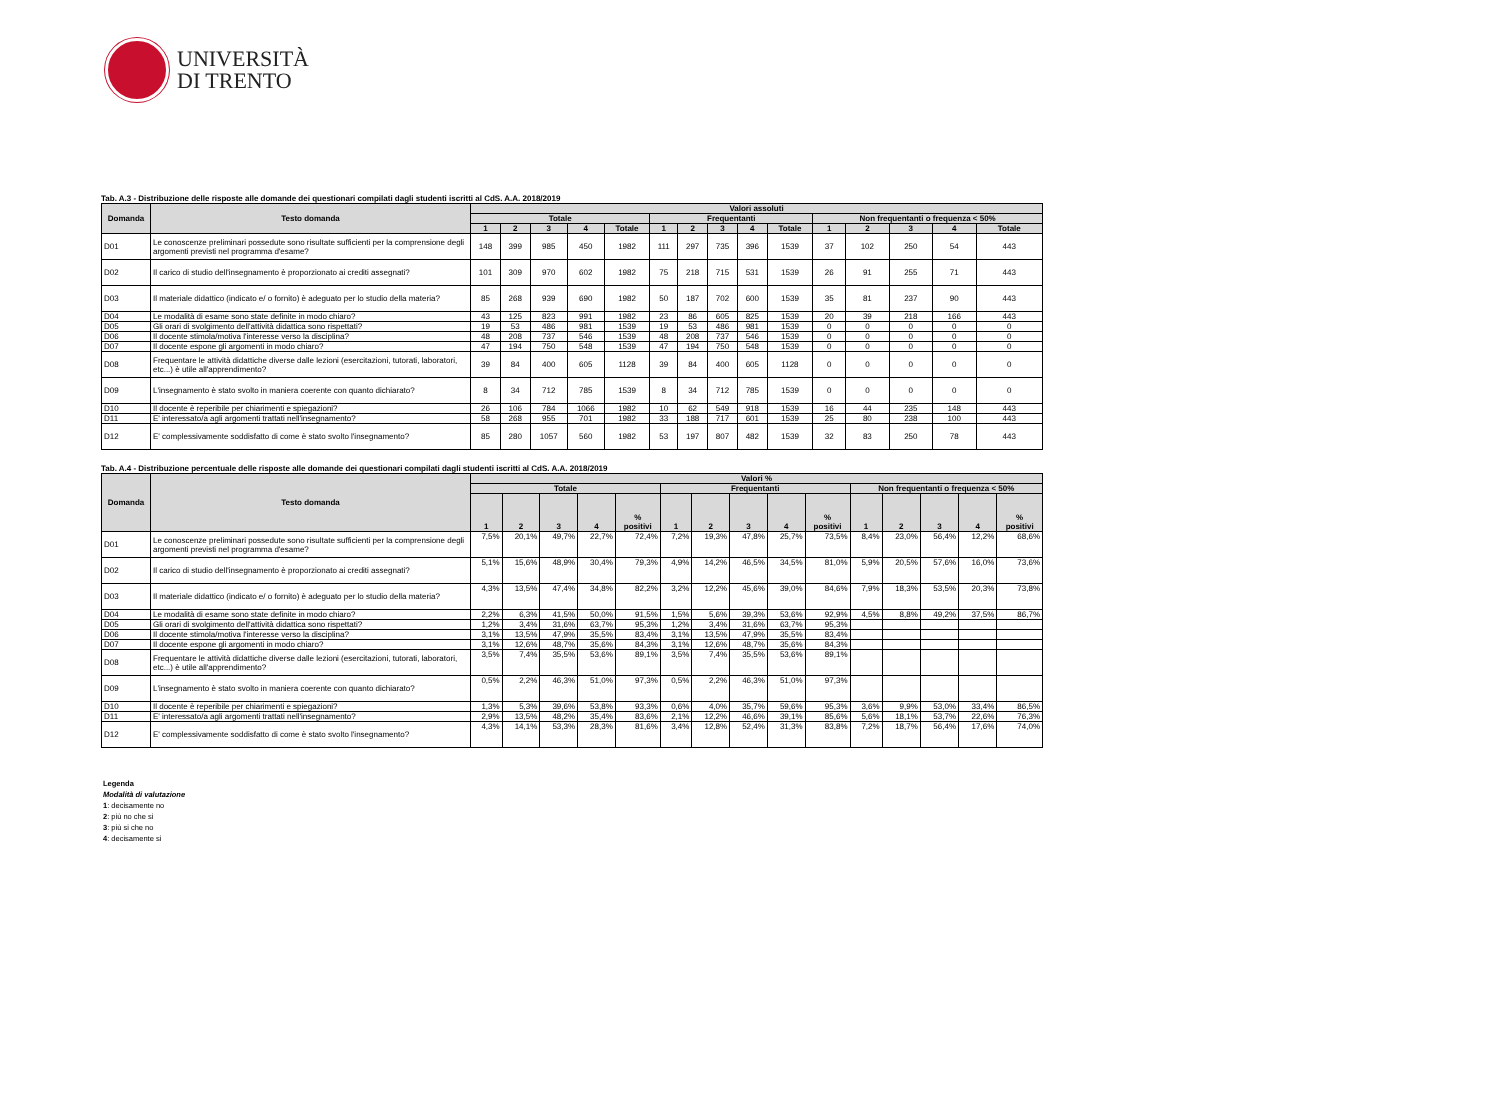UNIVERSITÀ
DI TRENTO
Tab. A.3 - Distribuzione delle risposte alle domande dei questionari compilati dagli studenti iscritti al CdS. A.A. 2018/2019
| Domanda | Testo domanda | Valori assoluti | | | | | | | | | | | | | | |
| --- | --- | --- | --- | --- | --- | --- | --- | --- | --- | --- | --- | --- | --- | --- | --- | --- |
| | | Totale | | | | | Frequentanti | | | | | Non frequentanti o frequenza < 50% | | | | |
| | | 1 | 2 | 3 | 4 | Totale | 1 | 2 | 3 | 4 | Totale | 1 | 2 | 3 | 4 | Totale |
| D01 | Le conoscenze preliminari possedute sono risultate sufficienti per la comprensione degli argomenti previsti nel programma d'esame? | 148 | 399 | 985 | 450 | 1982 | 111 | 297 | 735 | 396 | 1539 | 37 | 102 | 250 | 54 | 443 |
| D02 | Il carico di studio dell'insegnamento è proporzionato ai crediti assegnati? | 101 | 309 | 970 | 602 | 1982 | 75 | 218 | 715 | 531 | 1539 | 26 | 91 | 255 | 71 | 443 |
| D03 | Il materiale didattico (indicato e/ o fornito) è adeguato per lo studio della materia? | 85 | 268 | 939 | 690 | 1982 | 50 | 187 | 702 | 600 | 1539 | 35 | 81 | 237 | 90 | 443 |
| D04 | Le modalità di esame sono state definite in modo chiaro? | 43 | 125 | 823 | 991 | 1982 | 23 | 86 | 605 | 825 | 1539 | 20 | 39 | 218 | 166 | 443 |
| D05 | Gli orari di svolgimento dell'attività didattica sono rispettati? | 19 | 53 | 486 | 981 | 1539 | 19 | 53 | 486 | 981 | 1539 | 0 | 0 | 0 | 0 | 0 |
| D06 | Il docente stimola/motiva l'interesse verso la disciplina? | 48 | 208 | 737 | 546 | 1539 | 48 | 208 | 737 | 546 | 1539 | 0 | 0 | 0 | 0 | 0 |
| D07 | Il docente espone gli argomenti in modo chiaro? | 47 | 194 | 750 | 548 | 1539 | 47 | 194 | 750 | 548 | 1539 | 0 | 0 | 0 | 0 | 0 |
| D08 | Frequentare le attività didattiche diverse dalle lezioni (esercitazioni, tutorati, laboratori, etc...) è utile all'apprendimento? | 39 | 84 | 400 | 605 | 1128 | 39 | 84 | 400 | 605 | 1128 | 0 | 0 | 0 | 0 | 0 |
| D09 | L'insegnamento è stato svolto in maniera coerente con quanto dichiarato? | 8 | 34 | 712 | 785 | 1539 | 8 | 34 | 712 | 785 | 1539 | 0 | 0 | 0 | 0 | 0 |
| D10 | Il docente è reperibile per chiarimenti e spiegazioni? | 26 | 106 | 784 | 1066 | 1982 | 10 | 62 | 549 | 918 | 1539 | 16 | 44 | 235 | 148 | 443 |
| D11 | E' interessato/a agli argomenti trattati nell'insegnamento? | 58 | 268 | 955 | 701 | 1982 | 33 | 188 | 717 | 601 | 1539 | 25 | 80 | 238 | 100 | 443 |
| D12 | E' complessivamente soddisfatto di come è stato svolto l'insegnamento? | 85 | 280 | 1057 | 560 | 1982 | 53 | 197 | 807 | 482 | 1539 | 32 | 83 | 250 | 78 | 443 |
Tab. A.4 - Distribuzione percentuale delle risposte alle domande dei questionari compilati dagli studenti iscritti al CdS. A.A. 2018/2019
| Domanda | Testo domanda | Valori % | | | | | | | | | | | | | | |
| --- | --- | --- | --- | --- | --- | --- | --- | --- | --- | --- | --- | --- | --- | --- | --- | --- |
| | | Totale | | | | | Frequentanti | | | | | Non frequentanti o frequenza < 50% | | | | |
| | | 1 | 2 | 3 | 4 | % positivi | 1 | 2 | 3 | 4 | % positivi | 1 | 2 | 3 | 4 | % positivi |
| D01 | Le conoscenze preliminari possedute sono risultate sufficienti per la comprensione degli argomenti previsti nel programma d'esame? | 7,5% | 20,1% | 49,7% | 22,7% | 72,4% | 7,2% | 19,3% | 47,8% | 25,7% | 73,5% | 8,4% | 23,0% | 56,4% | 12,2% | 68,6% |
| D02 | Il carico di studio dell'insegnamento è proporzionato ai crediti assegnati? | 5,1% | 15,6% | 48,9% | 30,4% | 79,3% | 4,9% | 14,2% | 46,5% | 34,5% | 81,0% | 5,9% | 20,5% | 57,6% | 16,0% | 73,6% |
| D03 | Il materiale didattico (indicato e/ o fornito) è adeguato per lo studio della materia? | 4,3% | 13,5% | 47,4% | 34,8% | 82,2% | 3,2% | 12,2% | 45,6% | 39,0% | 84,6% | 7,9% | 18,3% | 53,5% | 20,3% | 73,8% |
| D04 | Le modalità di esame sono state definite in modo chiaro? | 2,2% | 6,3% | 41,5% | 50,0% | 91,5% | 1,5% | 5,6% | 39,3% | 53,6% | 92,9% | 4,5% | 8,8% | 49,2% | 37,5% | 86,7% |
| D05 | Gli orari di svolgimento dell'attività didattica sono rispettati? | 1,2% | 3,4% | 31,6% | 63,7% | 95,3% | 1,2% | 3,4% | 31,6% | 63,7% | 95,3% | | | | | |
| D06 | Il docente stimola/motiva l'interesse verso la disciplina? | 3,1% | 13,5% | 47,9% | 35,5% | 83,4% | 3,1% | 13,5% | 47,9% | 35,5% | 83,4% | | | | | |
| D07 | Il docente espone gli argomenti in modo chiaro? | 3,1% | 12,6% | 48,7% | 35,6% | 84,3% | 3,1% | 12,6% | 48,7% | 35,6% | 84,3% | | | | | |
| D08 | Frequentare le attività didattiche diverse dalle lezioni (esercitazioni, tutorati, laboratori, etc...) è utile all'apprendimento? | 3,5% | 7,4% | 35,5% | 53,6% | 89,1% | 3,5% | 7,4% | 35,5% | 53,6% | 89,1% | | | | | |
| D09 | L'insegnamento è stato svolto in maniera coerente con quanto dichiarato? | 0,5% | 2,2% | 46,3% | 51,0% | 97,3% | 0,5% | 2,2% | 46,3% | 51,0% | 97,3% | | | | | |
| D10 | Il docente è reperibile per chiarimenti e spiegazioni? | 1,3% | 5,3% | 39,6% | 53,8% | 93,3% | 0,6% | 4,0% | 35,7% | 59,6% | 95,3% | 3,6% | 9,9% | 53,0% | 33,4% | 86,5% |
| D11 | E' interessato/a agli argomenti trattati nell'insegnamento? | 2,9% | 13,5% | 48,2% | 35,4% | 83,6% | 2,1% | 12,2% | 46,6% | 39,1% | 85,6% | 5,6% | 18,1% | 53,7% | 22,6% | 76,3% |
| D12 | E' complessivamente soddisfatto di come è stato svolto l'insegnamento? | 4,3% | 14,1% | 53,3% | 28,3% | 81,6% | 3,4% | 12,8% | 52,4% | 31,3% | 83,8% | 7,2% | 18,7% | 56,4% | 17,6% | 74,0% |
Legenda
Modalità di valutazione
1: decisamente no
2: più no che si
3: più si che no
4: decisamente si